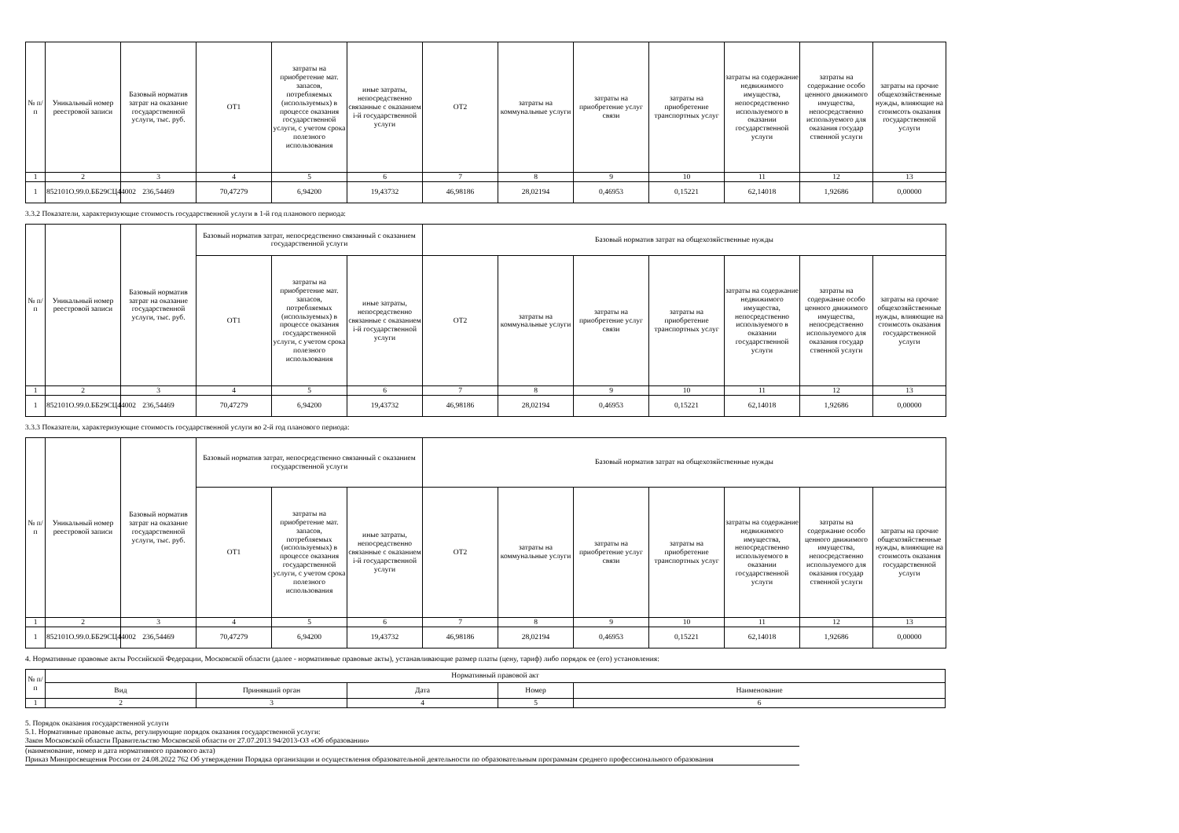| № п/п | Уникальный номер реестровой записи | Базовый норматив затрат на оказание государственной услуги, тыс. руб. | ОТ1 | затраты на приобретение мат. запасов, потребляемых (используемых) в процессе оказания государственной услуги, с учетом срока полезного использования | иные затраты, непосредственно связанные с оказанием i-й государственной услуги | ОТ2 | затраты на коммунальные услуги | затраты на приобретение услуг связи | затраты на приобретение транспортных услуг | затраты на содержание недвижимого имущества, непосредственно используемого в оказании государственной услуги | затраты на содержание особо ценного движимого имущества, непосредственно используемого для оказания государ ственной услуги | затраты на прочие общехозяйственные нужды, влияющие на стоимсоть оказания государственной услуги |
| --- | --- | --- | --- | --- | --- | --- | --- | --- | --- | --- | --- | --- |
| 1 | 2 | 3 | 4 | 5 | 6 | 7 | 8 | 9 | 10 | 11 | 12 | 13 |
| 1 | 852101О.99.0.ББ29СЦ44002 | 236,54469 | 70,47279 | 6,94200 | 19,43732 | 46,98186 | 28,02194 | 0,46953 | 0,15221 | 62,14018 | 1,92686 | 0,00000 |
3.3.2 Показатели, характеризующие стоимость государственной услуги в 1-й год планового периода:
| № п/п | Уникальный номер реестровой записи | Базовый норматив затрат на оказание государственной услуги, тыс. руб. | Базовый норматив затрат, непосредственно связанный с оказанием государственной услуги | | | Базовый норматив затрат на общехозяйственные нужды | | | | | | |
| --- | --- | --- | --- | --- | --- | --- | --- | --- | --- | --- | --- | --- |
| | | | ОТ1 | затраты на приобретение мат. запасов, потребляемых (используемых) в процессе оказания государственной услуги, с учетом срока полезного использования | иные затраты, непосредственно связанные с оказанием i-й государственной услуги | ОТ2 | затраты на коммунальные услуги | затраты на приобретение услуг связи | затраты на приобретение транспортных услуг | затраты на содержание недвижимого имущества, непосредственно используемого в оказании государственной услуги | затраты на содержание особо ценного движимого имущества, непосредственно используемого для оказания государ ственной услуги | затраты на прочие общехозяйственные нужды, влияющие на стоимсоть оказания государственной услуги |
| 1 | 2 | 3 | 4 | 5 | 6 | 7 | 8 | 9 | 10 | 11 | 12 | 13 |
| 1 | 852101О.99.0.ББ29СЦ44002 | 236,54469 | 70,47279 | 6,94200 | 19,43732 | 46,98186 | 28,02194 | 0,46953 | 0,15221 | 62,14018 | 1,92686 | 0,00000 |
3.3.3 Показатели, характеризующие стоимость государственной услуги во 2-й год планового периода:
| № п/п | Уникальный номер реестровой записи | Базовый норматив затрат на оказание государственной услуги, тыс. руб. | Базовый норматив затрат, непосредственно связанный с оказанием государственной услуги | | | Базовый норматив затрат на общехозяйственные нужды | | | | | | |
| --- | --- | --- | --- | --- | --- | --- | --- | --- | --- | --- | --- | --- |
| | | | ОТ1 | затраты на приобретение мат. запасов, потребляемых (используемых) в процессе оказания государственной услуги, с учетом срока полезного использования | иные затраты, непосредственно связанные с оказанием i-й государственной услуги | ОТ2 | затраты на коммунальные услуги | затраты на приобретение услуг связи | затраты на приобретение транспортных услуг | затраты на содержание недвижимого имущества, непосредственно используемого в оказании государственной услуги | затраты на содержание особо ценного движимого имущества, непосредственно используемого для оказания государ ственной услуги | затраты на прочие общехозяйственные нужды, влияющие на стоимсоть оказания государственной услуги |
| 1 | 2 | 3 | 4 | 5 | 6 | 7 | 8 | 9 | 10 | 11 | 12 | 13 |
| 1 | 852101О.99.0.ББ29СЦ44002 | 236,54469 | 70,47279 | 6,94200 | 19,43732 | 46,98186 | 28,02194 | 0,46953 | 0,15221 | 62,14018 | 1,92686 | 0,00000 |
4. Нормативные правовые акты Российской Федерации, Московской области (далее - нормативные правовые акты), устанавливающие размер платы (цену, тариф) либо порядок ее (его) установления:
| № п/п | Нормативный правовой акт | | | | |
| --- | --- | --- | --- | --- | --- |
| | Вид | Принявший орган | Дата | Номер | Наименование |
| 1 | 2 | 3 | 4 | 5 | 6 |
5. Порядок оказания государственной услуги
5.1. Нормативные правовые акты, регулирующие порядок оказания государственной услуги:
Закон Московской области Правительство Московской области от 27.07.2013 94/2013-ОЗ «Об образовании»
(наименование, номер и дата нормативного правового акта)
Приказ Минпросвещения России от 24.08.2022 762 Об утверждении Порядка организации и осуществления образовательной деятельности по образовательным программам среднего профессионального образования